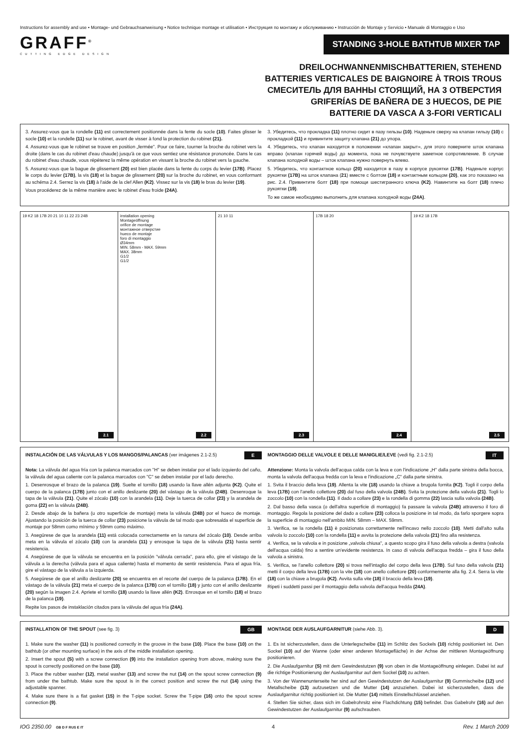Instructions for assembly and use • Montage- und Gebrauchsanweisung • Notice technique montage et utilisation • Инструкция по монтажу и обслуживанию • Instrucción de Montaje y Servicio • Manuale di Montaggio e Uso
GRAFF<sup>®</sup>
CUTTING EDGE DESIGN
STANDING 3-HOLE BATHTUB MIXER TAP
DREILOCHWANNENMISCHBATTERIEN, STEHEND
BATTERIES VERTICALES DE BAIGNOIRE À TROIS TROUS
СМЕСИТЕЛЬ ДЛЯ ВАННЫ СТОЯЩИЙ, НА 3 ОТВЕРСТИЯ
GRIFERÍAS DE BAÑERA DE 3 HUECOS, DE PIE
BATTERIE DA VASCA A 3-FORI VERTICALI
3. Assurez-vous que la rondelle (11) est correctement positionnée dans la fente du socle (10). Faites glisser le socle (10) et la rondelle (11) sur le robinet, avant de visser à fond la protection du robinet (21).
4. Assurez-vous que le robinet se trouve en position „fermée". Pour ce faire, tourner la broche du robinet vers la droite (dans le cas du robinet d'eau chaude) jusqu'à ce que vous sentiez une résistance prononcée. Dans le cas du robinet d'eau chaude, vous répéterez la même opération en vissant la broche du robinet vers la gauche.
5. Assurez-vous que la bague de glissement (20) est bien placée dans la fente du corps du levier (17B). Placez le corps du levier (17B), la vis (18) et la bague de glissement (20) sur la broche du robinet, en vous conformant au schéma 2.4. Serrez la vis (18) à l'aide de la clef Allen (K2). Vissez sur la vis (18) le bras du levier (19).
Vous procéderez de la même manière avec le robinet d'eau froide (24A).
3. Убедитесь, что прокладка (11) плотно сидит в пазу гильзы (10). Наденьте сверху на клапан гильзу (10) с прокладкой (11) и привинтите защиту клапана (21) до упора.
4. Убедитесь, что клапан находится в положении «клапан закрыт», для этого поверните шток клапана вправо (клапан горячей воды) до момента, пока не почувствуете заметное сопротивление. В случае клапана холодной воды – шток клапана нужно повернуть влево.
5. Убедитесь, что контактное кольцо (20) находится в пазу в корпусе рукоятки (17B). Наденьте корпус рукоятки (17B) на шток клапана (21) вместе с болтом (18) и контактным кольцом (20), как это показано на рис. 2.4. Привинтите болт (18) при помощи шестигранного ключа (K2). Навинтите на болт (18) плечо рукоятки (19).
То же самое необходимо выполнить для клапана холодной воды (24A).
19 K2 18 17B 20 21 10 11 22 23 24B
2.1
installation opening
Montageöffnung
orifice de montage
монтажное отверстие
hueco de montaje
foro di montaggio
Ø34mm
MIN. 58mm - MAX. 59mm
MAX. 38mm
G1/2
G1/2
2.2
21 10 11
2.3
17B 18 20
2.4
19 K2 18 17B
2.5
E
INSTALACIÓN DE LAS VÁLVULAS Y LOS MANGOS/PALANCAS (ver imágenes 2.1-2.5)
Nota: La válvula del agua fría con la palanca marcados con "H" se deben instalar por el lado izquierdo del caño, la válvula del agua caliente con la palanca marcados con "C" se deben instalar por el lado derecho.
1. Desenrosque el brazo de la palanca (19). Suelte el tornillo (18) usando la llave allén adjunta (K2). Quite el cuerpo de la palanca (17B) junto con el anillo deslizante (20) del vástago de la válvula (24B). Desenroque la tapa de la válvula (21). Quite el zócalo (10) con la arandela (11). Deje la tuerca de collar (23) y la arandela de goma (22) en la válvula (24B).
2. Desde abajo de la bañera (u otro superficie de montaje) meta la válvula (24B) por el hueco de montaje. Ajustando la posición de la tuerca de collar (23) posicione la válvula de tal modo que sobresalda el superficie de montaje por 58mm como mínimo y 59mm como máximo.
3. Asegúrese de que la arandela (11) está colocada correctamente en la ranura del zócalo (10). Desde arriba meta en la válvula el zócalo (10) con la arandela (11) y enrosque la tapa de la válvula (21) hasta sentir resistencia.
4. Asegúrese de que la válvula se encuentra en la posición "válvula cerrada", para ello, gire el vástago de la válvula a la derecha (válvula para el agua caliente) hasta el momento de sentir resistencia. Para el agua fría, gire el vástago de la válvula a la izquierda.
5. Asegúrese de que el anillo deslizante (20) se encuentra en el recorte del cuerpo de la palanca (17B). En el vástago de la válvula (21) meta el cuerpo de la palanca (17B) con el tornillo (18) y junto con el anillo deslizante (20) según la imagen 2.4. Apriete el tornillo (18) usando la llave allén (K2). Enrosque en el tornillo (18) el brazo de la palanca (19).
Repite los pasos de instaklación citados para la válvula del agua fría (24A).
IT
MONTAGGIO DELLE VALVOLE E DELLE MANIGLIE/LEVE (vedi fig. 2.1-2.5)
Attenzione: Monta la valvola dell'acqua calda con la leva e con l'indicazione „H" dalla parte sinistra della bocca, monta la valvola dell'acqua fredda con la leva e l'indicazione „C" dalla parte sinistra.
1. Svita il braccio della leva (19). Allenta la vite (18) usando la chiave a brugola fornita (K2). Togli il corpo della leva (17B) con l'anello collettore (20) dal fuso della valvola (24B). Svita la protezione della valvola (21). Togli lo zoccolo (10) con la rondella (11). Il dado a collare (23) e la rondella di gomma (22) lascia sulla valvola (24B).
2. Dal basso della vasca (o dell'altra superficie di montaggio) fa passare la valvola (24B) attraverso il foro di montaggio. Regola la posizione del dado a collare (23) colloca la posizione in tal modo, da farlo sporgere sopra la superficie di montaggio nell'ambito MIN. 58mm – MAX. 59mm.
3. Verifica, se la rondella (11) è posizionata correttamente nell'incavo nello zoccolo (10). Metti dall'alto sulla valvola lo zoccolo (10) con la rondella (11) e avvita la protezione della valvola (21) fino alla resistenza.
4. Verifica, se la valvola e in posizione „valvola chiusa", a questo scopo gira il fuso della valvola a destra (valvola dell'acqua calda) fino a sentire un'evidente resistenza. In caso di valvola dell'acqua fredda – gira il fuso della valvola a sinistra.
5. Verifica, se l'anello collettore (20) si trova nell'intaglio del corpo della leva (17B). Sul fuso della valvola (21) metti il corpo della leva (17B) con la vite (18) con anello collettore (20) conformemente alla fig. 2.4. Serra la vite (18) con la chiave a brugola (K2). Avvita sulla vite (18) il braccio della leva (19).
Ripeti i suddetti passi per il montaggio della valvola dell'acqua fredda (24A).
GB
INSTALLATION OF THE SPOUT (see fig. 3)
1. Make sure the washer (11) is positioned correctly in the groove in the base (10). Place the base (10) on the bathtub (or other mounting surface) in the axis of the middle installation opening.
2. Insert the spout (S) with a screw connection (9) into the installation opening from above, making sure the spout is correctly positioned on the base (10).
3. Place the rubber washer (12), metal washer (13) and screw the nut (14) on the spout screw connection (9) from under the bathtub. Make sure the spout is in the correct position and screw the nut (14) using the adjustable spanner.
4. Make sure there is a flat gasket (15) in the T-pipe socket. Screw the T-pipe (16) onto the spout screw connection (9).
D
MONTAGE DER AUSLAUFGARNITUR (siehe Abb. 3).
1. Es ist sicherzustellen, dass die Unterlegscheibe (11) im Schlitz des Sockels (10) richtig positioniert ist. Den Sockel (10) auf der Wanne (oder einer anderen Montagefläche) in der Achse der mittleren Montageöffnung positionieren.
2. Die Auslaufgarnitur (S) mit dem Gewindestutzen (9) von oben in die Montageöffnung einlegen. Dabei ist auf die richtige Positionierung der Auslaufgarnitur auf dem Sockel (10) zu achten.
3. Von der Wannenunterseite her sind auf den Gewindestutzen der Auslaufgarnitur (9) Gummischeibe (12) und Metallscheibe (13) aufzusetzen und die Mutter (14) anzuziehen. Dabei ist sicherzustellen, dass die Auslaufgarnitur richtig positioniert ist. Die Mutter (14) mittels Einstellschlüssel anziehen.
4. Stellen Sie sicher, dass sich im Gabelrohrsitz eine Flachdichtung (15) befindet. Das Gabelrohr (16) auf den Gewindestutzen der Auslaufgarnitur (9) aufschrauben.
IOG 2350.00 GB D F RUS E IT 4 Rev. 1 March 2009